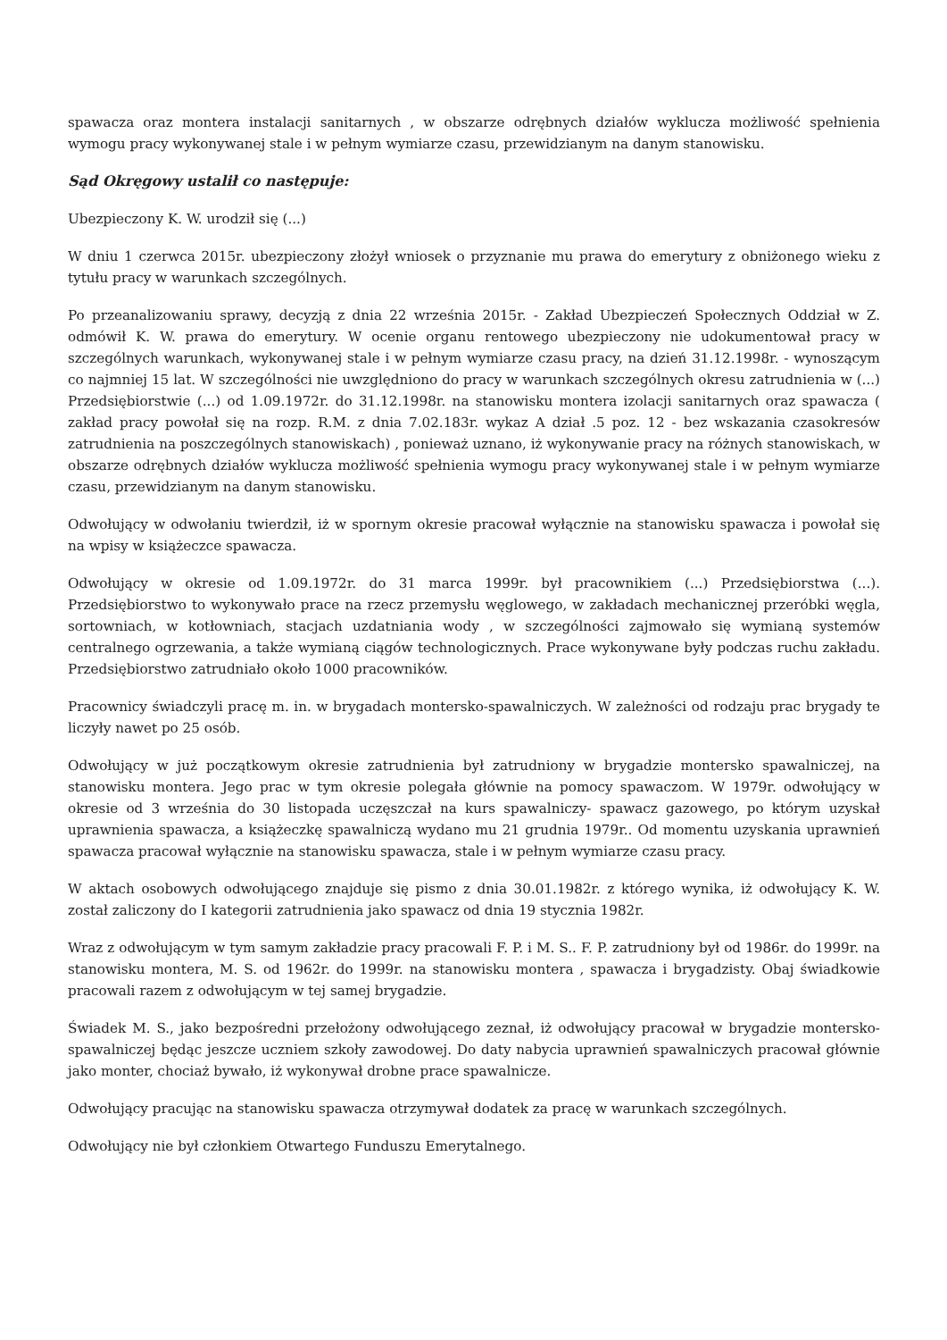spawacza oraz montera instalacji sanitarnych , w obszarze odrębnych działów wyklucza możliwość spełnienia wymogu pracy wykonywanej stale i w pełnym wymiarze czasu, przewidzianym na danym stanowisku.
Sąd Okręgowy ustalił co następuje:
Ubezpieczony K. W. urodził się (...)
W dniu 1 czerwca 2015r. ubezpieczony złożył wniosek o przyznanie mu prawa do emerytury z obniżonego wieku z tytułu pracy w warunkach szczególnych.
Po przeanalizowaniu sprawy, decyzją z dnia 22 września 2015r. - Zakład Ubezpieczeń Społecznych Oddział w Z. odmówił K. W. prawa do emerytury. W ocenie organu rentowego ubezpieczony nie udokumentował pracy w szczególnych warunkach, wykonywanej stale i w pełnym wymiarze czasu pracy, na dzień 31.12.1998r. - wynoszącym co najmniej 15 lat. W szczególności nie uwzględniono do pracy w warunkach szczególnych okresu zatrudnienia w (...) Przedsiębiorstwie (...) od 1.09.1972r. do 31.12.1998r. na stanowisku montera izolacji sanitarnych oraz spawacza ( zakład pracy powołał się na rozp. R.M. z dnia 7.02.183r. wykaz A dział .5 poz. 12 - bez wskazania czasokresów zatrudnienia na poszczególnych stanowiskach) , ponieważ uznano, iż wykonywanie pracy na różnych stanowiskach, w obszarze odrębnych działów wyklucza możliwość spełnienia wymogu pracy wykonywanej stale i w pełnym wymiarze czasu, przewidzianym na danym stanowisku.
Odwołujący w odwołaniu twierdził, iż w spornym okresie pracował wyłącznie na stanowisku spawacza i powołał się na wpisy w książeczce spawacza.
Odwołujący w okresie od 1.09.1972r. do 31 marca 1999r. był pracownikiem (...) Przedsiębiorstwa (...). Przedsiębiorstwo to wykonywało prace na rzecz przemysłu węglowego, w zakładach mechanicznej przeróbki węgla, sortowniach, w kotłowniach, stacjach uzdatniania wody , w szczególności zajmowało się wymianą systemów centralnego ogrzewania, a także wymianą ciągów technologicznych. Prace wykonywane były podczas ruchu zakładu. Przedsiębiorstwo zatrudniało około 1000 pracowników.
Pracownicy świadczyli pracę m. in. w brygadach montersko-spawalniczych. W zależności od rodzaju prac brygady te liczyły nawet po 25 osób.
Odwołujący w już początkowym okresie zatrudnienia był zatrudniony w brygadzie montersko spawalniczej, na stanowisku montera. Jego prac w tym okresie polegała głównie na pomocy spawaczom. W 1979r. odwołujący w okresie od 3 września do 30 listopada uczęszczał na kurs spawalniczy- spawacz gazowego, po którym uzyskał uprawnienia spawacza, a książeczkę spawalniczą wydano mu 21 grudnia 1979r.. Od momentu uzyskania uprawnień spawacza pracował wyłącznie na stanowisku spawacza, stale i w pełnym wymiarze czasu pracy.
W aktach osobowych odwołującego znajduje się pismo z dnia 30.01.1982r. z którego wynika, iż odwołujący K. W. został zaliczony do I kategorii zatrudnienia jako spawacz od dnia 19 stycznia 1982r.
Wraz z odwołującym w tym samym zakładzie pracy pracowali F. P. i M. S.. F. P. zatrudniony był od 1986r. do 1999r. na stanowisku montera, M. S. od 1962r. do 1999r. na stanowisku montera , spawacza i brygadzisty. Obaj świadkowie pracowali razem z odwołującym w tej samej brygadzie.
Świadek M. S., jako bezpośredni przełożony odwołującego zeznał, iż odwołujący pracował w brygadzie montersko-spawalniczej będąc jeszcze uczniem szkoły zawodowej. Do daty nabycia uprawnień spawalniczych pracował głównie jako monter, chociaż bywało, iż wykonywał drobne prace spawalnicze.
Odwołujący pracując na stanowisku spawacza otrzymywał dodatek za pracę w warunkach szczególnych.
Odwołujący nie był członkiem Otwartego Funduszu Emerytalnego.